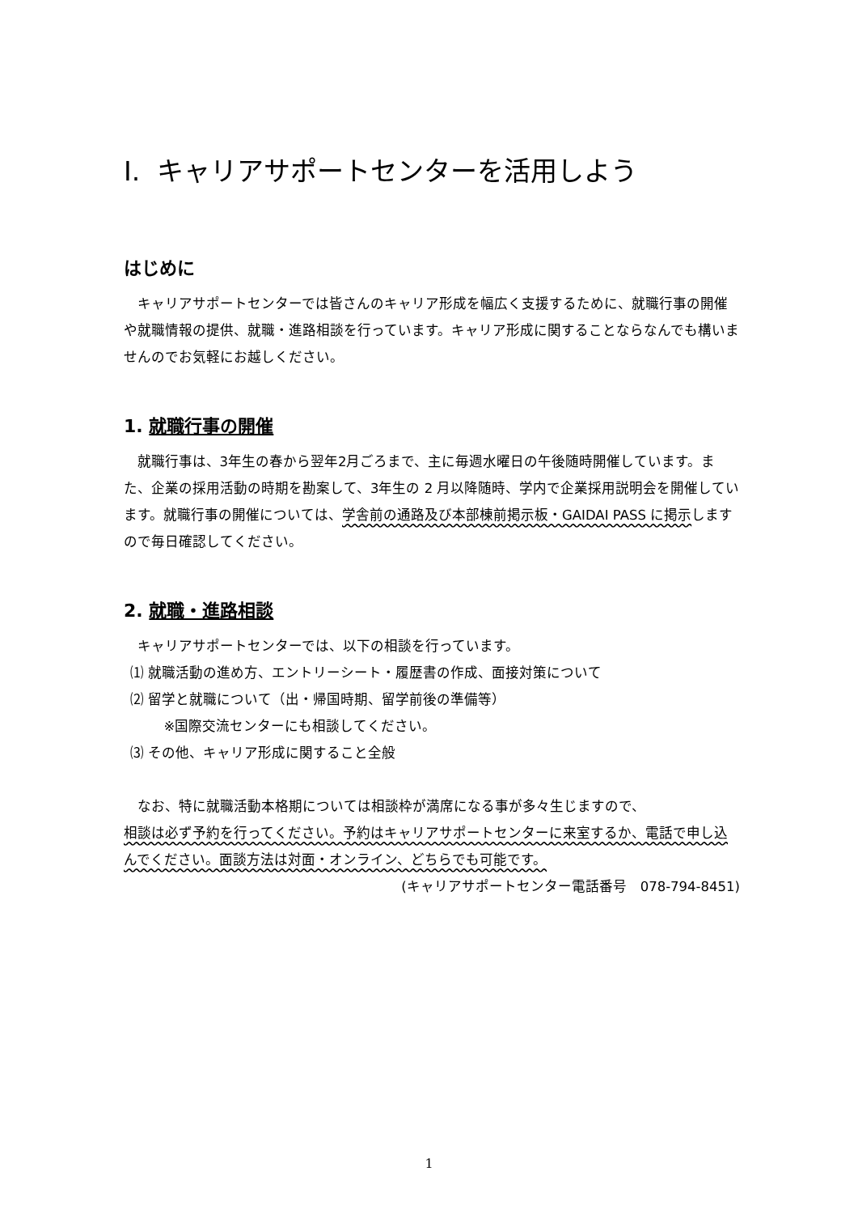I. キャリアサポートセンターを活用しよう
はじめに
キャリアサポートセンターでは皆さんのキャリア形成を幅広く支援するために、就職行事の開催や就職情報の提供、就職・進路相談を行っています。キャリア形成に関することならなんでも構いませんのでお気軽にお越しください。
1. 就職行事の開催
就職行事は、3年生の春から翌年2月ごろまで、主に毎週水曜日の午後随時開催しています。また、企業の採用活動の時期を勘案して、3年生の 2 月以降随時、学内で企業採用説明会を開催しています。就職行事の開催については、学舎前の通路及び本部棟前掲示板・GAIDAI PASS に掲示しますので毎日確認してください。
2. 就職・進路相談
キャリアサポートセンターでは、以下の相談を行っています。
⑴ 就職活動の進め方、エントリーシート・履歴書の作成、面接対策について
⑵ 留学と就職について（出・帰国時期、留学前後の準備等）
※国際交流センターにも相談してください。
⑶ その他、キャリア形成に関すること全般
なお、特に就職活動本格期については相談枠が満席になる事が多々生じますので、
相談は必ず予約を行ってください。予約はキャリアサポートセンターに来室するか、電話で申し込んでください。面談方法は対面・オンライン、どちらでも可能です。
(キャリアサポートセンター電話番号　078-794-8451)
1